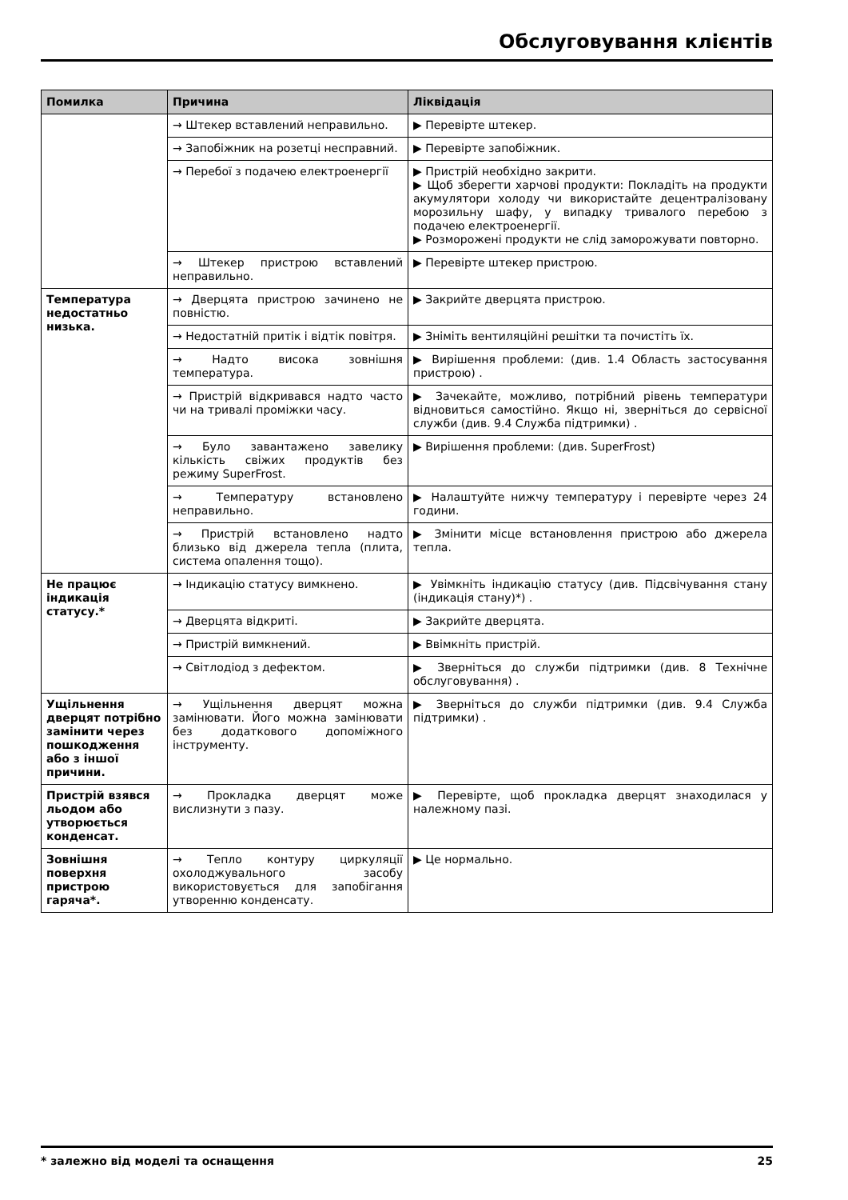Обслуговування клієнтів
| Помилка | Причина | Ліквідація |
| --- | --- | --- |
| | → Штекер вставлений неправильно. | ▶ Перевірте штекер. |
| | → Запобіжник на розетці несправний. | ▶ Перевірте запобіжник. |
| | → Перебої з подачею електроенергії | ▶ Пристрій необхідно закрити. ▶ Щоб зберегти харчові продукти: Покладіть на продукти акумулятори холоду чи використайте децентралізовану морозильну шафу, у випадку тривалого перебою з подачею електроенергії. ▶ Розморожені продукти не слід заморожувати повторно. |
| | → Штекер пристрою вставлений неправильно. | ▶ Перевірте штекер пристрою. |
| Температура недостатньо низька. | → Дверцята пристрою зачинено не повністю. | ▶ Закрийте дверцята пристрою. |
| | → Недостатній притік і відтік повітря. | ▶ Зніміть вентиляційні решітки та почистіть їх. |
| | → Надто висока зовнішня температура. | ▶ Вирішення проблеми: (див. 1.4 Область застосування пристрою) . |
| | → Пристрій відкривався надто часто чи на тривалі проміжки часу. | ▶ Зачекайте, можливо, потрібний рівень температури відновиться самостійно. Якщо ні, зверніться до сервісної служби (див. 9.4 Служба підтримки) . |
| | → Було завантажено завелику кількість свіжих продуктів без режиму SuperFrost. | ▶ Вирішення проблеми: (див. SuperFrost) |
| | → Температуру встановлено неправильно. | ▶ Налаштуйте нижчу температуру і перевірте через 24 години. |
| | → Пристрій встановлено надто близько від джерела тепла (плита, система опалення тощо). | ▶ Змінити місце встановлення пристрою або джерела тепла. |
| Не працює індикація статусу.* | → Індикацію статусу вимкнено. | ▶ Увімкніть індикацію статусу (див. Підсвічування стану (індикація стану)*) . |
| | → Дверцята відкриті. | ▶ Закрийте дверцята. |
| | → Пристрій вимкнений. | ▶ Ввімкніть пристрій. |
| | → Світлодіод з дефектом. | ▶ Зверніться до служби підтримки (див. 8 Технічне обслуговування) . |
| Ущільнення дверцят потрібно замінити через пошкодження або з іншої причини. | → Ущільнення дверцят можна замінювати. Його можна замінювати без додаткового допоміжного інструменту. | ▶ Зверніться до служби підтримки (див. 9.4 Служба підтримки) . |
| Пристрій взявся льодом або утворюється конденсат. | → Прокладка дверцят може вислизнути з пазу. | ▶ Перевірте, щоб прокладка дверцят знаходилася у належному пазі. |
| Зовнішня поверхня пристрою гаряча*. | → Тепло контуру циркуляції охолоджувального засобу використовується для запобігання утворенню конденсату. | ▶ Це нормально. |
* залежно від моделі та оснащення 25